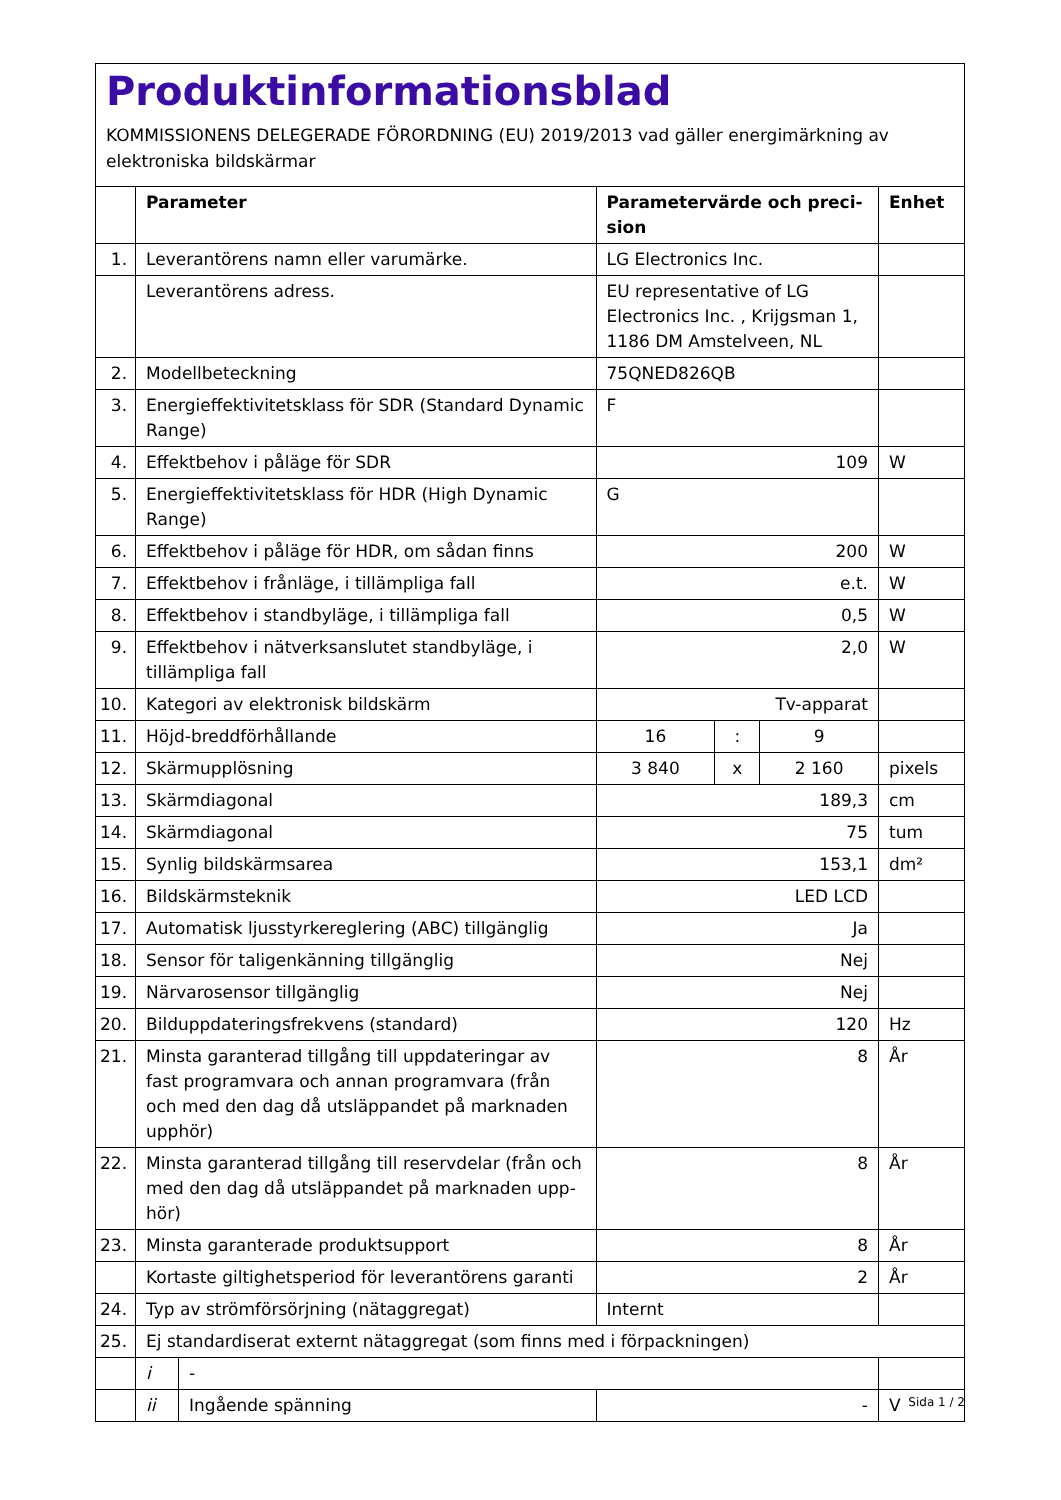Produktinformationsblad
KOMMISSIONENS DELEGERADE FÖRORDNING (EU) 2019/2013 vad gäller energimärkning av elektroniska bildskärmar
| | Parameter | | Parametervärde och preci-sion | | | Enhet |
| --- | --- | --- | --- | --- | --- | --- |
| 1. | Leverantörens namn eller varumärke. | | LG Electronics Inc. | | | |
| | Leverantörens adress. | | EU representative of LG Electronics Inc. , Krijgsman 1, 1186 DM Amstelveen, NL | | | |
| 2. | Modellbeteckning | | 75QNED826QB | | | |
| 3. | Energieffektivitetsklass för SDR (Standard Dynamic Range) | | F | | | |
| 4. | Effektbehov i påläge för SDR | | 109 | | | W |
| 5. | Energieffektivitetsklass för HDR (High Dynamic Range) | | G | | | |
| 6. | Effektbehov i påläge för HDR, om sådan finns | | 200 | | | W |
| 7. | Effektbehov i frånläge, i tillämpliga fall | | e.t. | | | W |
| 8. | Effektbehov i standbyläge, i tillämpliga fall | | 0,5 | | | W |
| 9. | Effektbehov i nätverksanslutet standbyläge, i tillämpliga fall | | 2,0 | | | W |
| 10. | Kategori av elektronisk bildskärm | | Tv-apparat | | | |
| 11. | Höjd-breddförhållande | | 16 | : | 9 | |
| 12. | Skärmupplösning | | 3 840 | x | 2 160 | pixels |
| 13. | Skärmdiagonal | | 189,3 | | | cm |
| 14. | Skärmdiagonal | | 75 | | | tum |
| 15. | Synlig bildskärmsarea | | 153,1 | | | dm² |
| 16. | Bildskärmsteknik | | LED LCD | | | |
| 17. | Automatisk ljusstyrkereglering (ABC) tillgänglig | | Ja | | | |
| 18. | Sensor för taligenkänning tillgänglig | | Nej | | | |
| 19. | Närvarosensor tillgänglig | | Nej | | | |
| 20. | Bilduppdateringsfrekvens (standard) | | 120 | | | Hz |
| 21. | Minsta garanterad tillgång till uppdateringar av fast programvara och annan programvara (från och med den dag då utsläppandet på marknaden upphör) | | 8 | | | År |
| 22. | Minsta garanterad tillgång till reservdelar (från och med den dag då utsläppandet på marknaden upp-hör) | | 8 | | | År |
| 23. | Minsta garanterade produktsupport | | 8 | | | År |
| | Kortaste giltighetsperiod för leverantörens garanti | | 2 | | | År |
| 24. | Typ av strömförsörjning (nätaggregat) | | Internt | | | |
| 25. | Ej standardiserat externt nätaggregat (som finns med i förpackningen) | | | | | |
| | i | - | | | | |
| | ii | Ingående spänning | - | | | V |
Sida 1 / 2